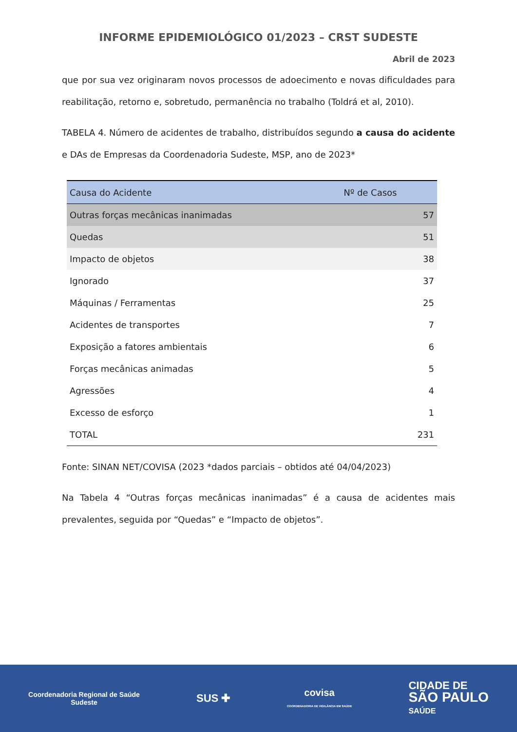INFORME EPIDEMIOLÓGICO 01/2023 – CRST SUDESTE
Abril de 2023
que por sua vez originaram novos processos de adoecimento e novas dificuldades para reabilitação, retorno e, sobretudo, permanência no trabalho (Toldrá et al, 2010).
TABELA 4. Número de acidentes de trabalho, distribuídos segundo a causa do acidente e DAs de Empresas da Coordenadoria Sudeste, MSP, ano de 2023*
| Causa do Acidente | Nº de Casos |
| --- | --- |
| Outras forças mecânicas inanimadas | 57 |
| Quedas | 51 |
| Impacto de objetos | 38 |
| Ignorado | 37 |
| Máquinas / Ferramentas | 25 |
| Acidentes de transportes | 7 |
| Exposição a fatores ambientais | 6 |
| Forças mecânicas animadas | 5 |
| Agressões | 4 |
| Excesso de esforço | 1 |
| TOTAL | 231 |
Fonte: SINAN NET/COVISA (2023 *dados parciais – obtidos até 04/04/2023)
Na Tabela 4 “Outras forças mecânicas inanimadas” é a causa de acidentes mais prevalentes, seguida por “Quedas” e “Impacto de objetos”.
Coordenadoria Regional de Saúde
Sudeste
SUS ✚
covisa
COORDENADORIA DE VIGILÂNCIA EM SAÚDE
CIDADE DE
SÃO PAULO
SAÚDE